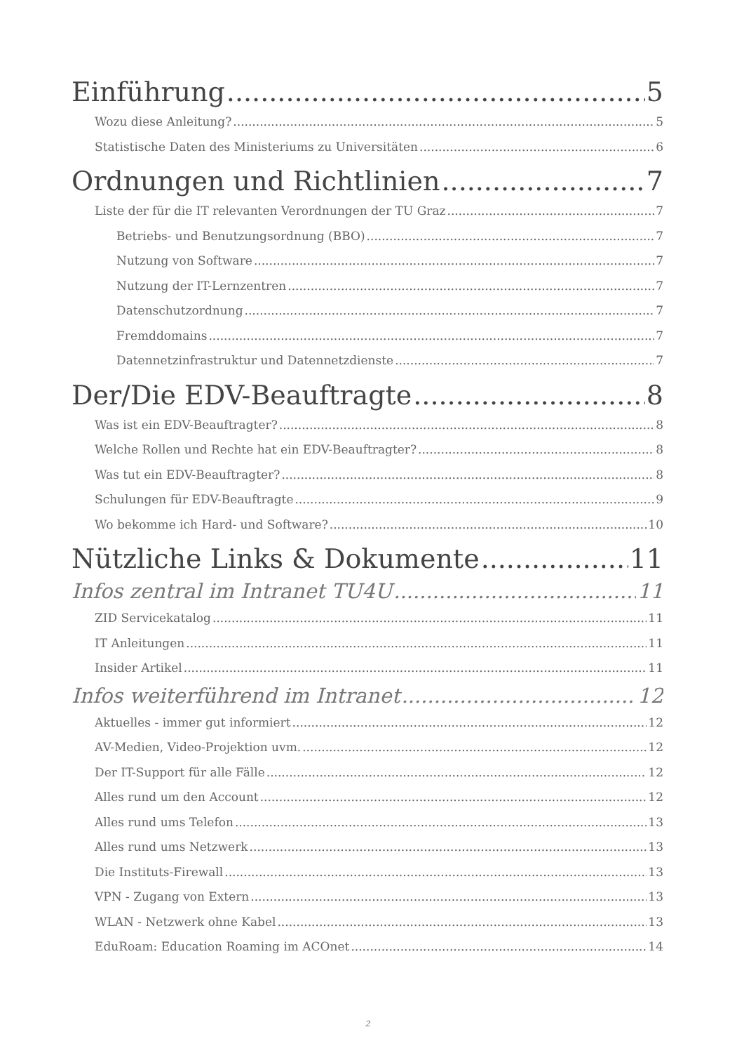Einführung 5
Wozu diese Anleitung? 5
Statistische Daten des Ministeriums zu Universitäten 6
Ordnungen und Richtlinien 7
Liste der für die IT relevanten Verordnungen der TU Graz 7
Betriebs- und Benutzungsordnung (BBO) 7
Nutzung von Software 7
Nutzung der IT-Lernzentren 7
Datenschutzordnung 7
Fremddomains 7
Datennetzinfrastruktur und Datennetzdienste 7
Der/Die EDV-Beauftragte 8
Was ist ein EDV-Beauftragter? 8
Welche Rollen und Rechte hat ein EDV-Beauftragter? 8
Was tut ein EDV-Beauftragter? 8
Schulungen für EDV-Beauftragte 9
Wo bekomme ich Hard- und Software? 10
Nützliche Links & Dokumente 11
Infos zentral im Intranet TU4U 11
ZID Servicekatalog 11
IT Anleitungen 11
Insider Artikel 11
Infos weiterführend im Intranet 12
Aktuelles - immer gut informiert 12
AV-Medien, Video-Projektion uvm. 12
Der IT-Support für alle Fälle 12
Alles rund um den Account 12
Alles rund ums Telefon 13
Alles rund ums Netzwerk 13
Die Instituts-Firewall 13
VPN - Zugang von Extern 13
WLAN - Netzwerk ohne Kabel 13
EduRoam: Education Roaming im ACOnet 14
2